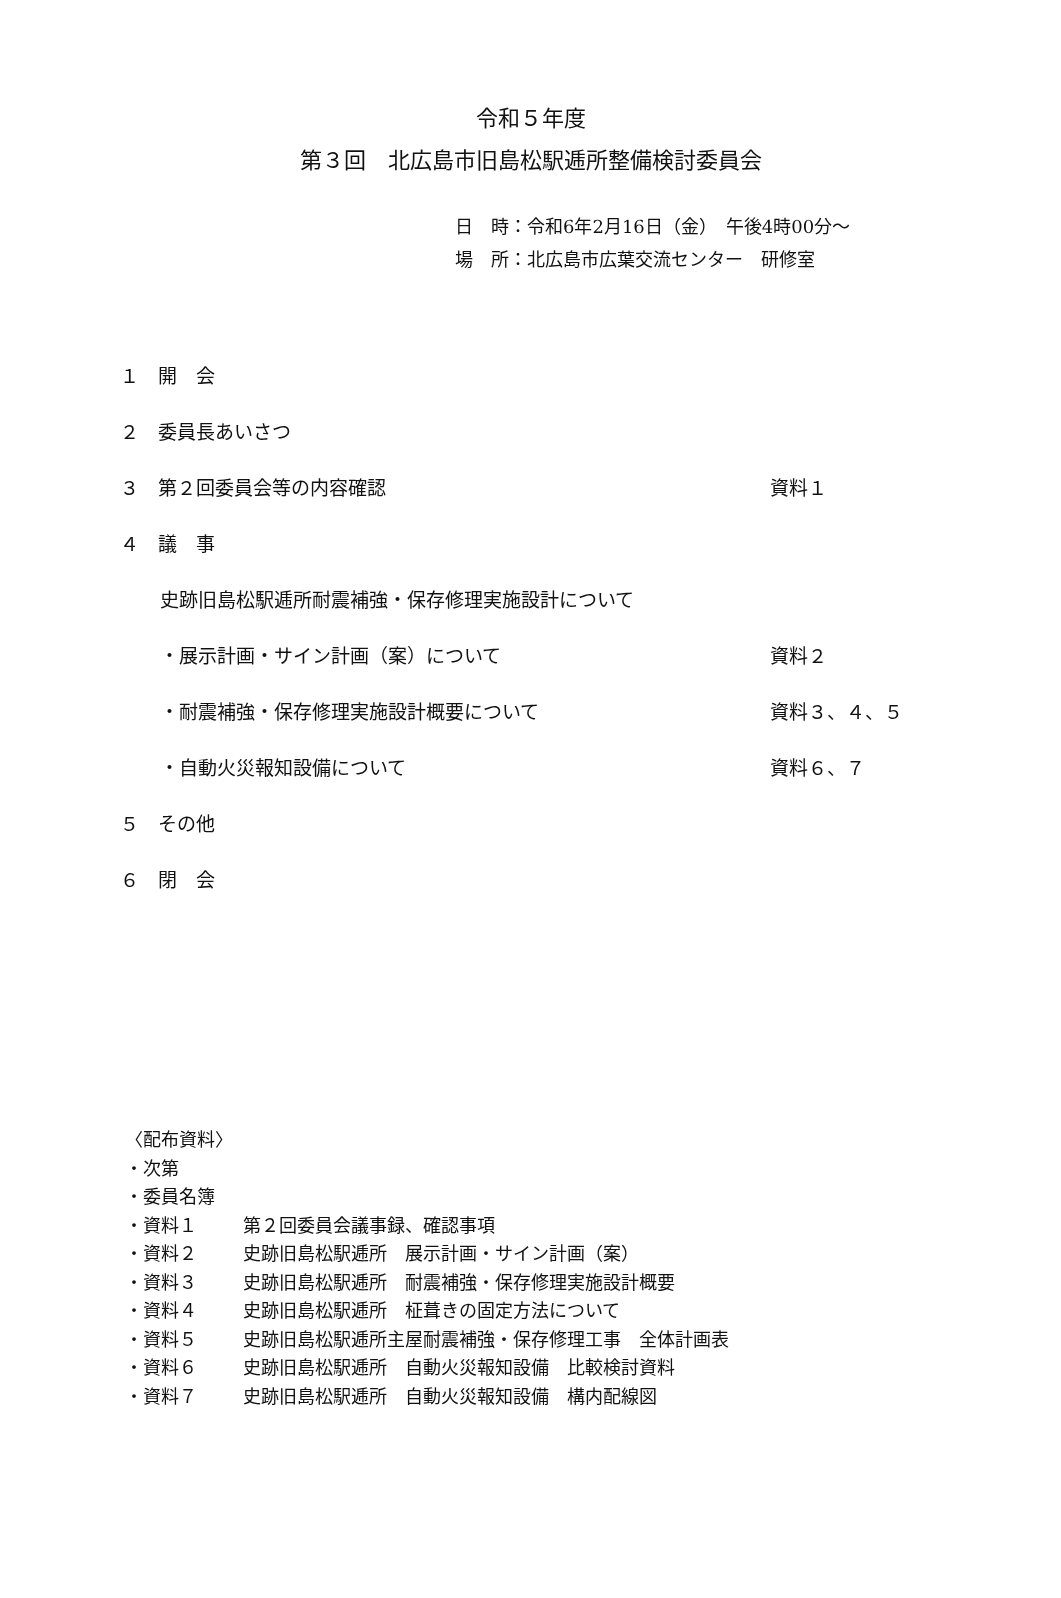令和５年度
第３回　北広島市旧島松駅逓所整備検討委員会
日　時：令和6年2月16日（金）　午後4時00分～
場　所：北広島市広葉交流センター　研修室
１　開　会
２　委員長あいさつ
３　第２回委員会等の内容確認 資料１
４　議　事
史跡旧島松駅逓所耐震補強・保存修理実施設計について
・展示計画・サイン計画（案）について 資料２
・耐震補強・保存修理実施設計概要について 資料３、４、５
・自動火災報知設備について 資料６、７
５　その他
６　閉　会
〈配布資料〉
・次第
・委員名簿
・資料１ 第２回委員会議事録、確認事項
・資料２ 史跡旧島松駅逓所　展示計画・サイン計画（案）
・資料３ 史跡旧島松駅逓所　耐震補強・保存修理実施設計概要
・資料４ 史跡旧島松駅逓所　柾葺きの固定方法について
・資料５ 史跡旧島松駅逓所主屋耐震補強・保存修理工事　全体計画表
・資料６ 史跡旧島松駅逓所　自動火災報知設備　比較検討資料
・資料７ 史跡旧島松駅逓所　自動火災報知設備　構内配線図